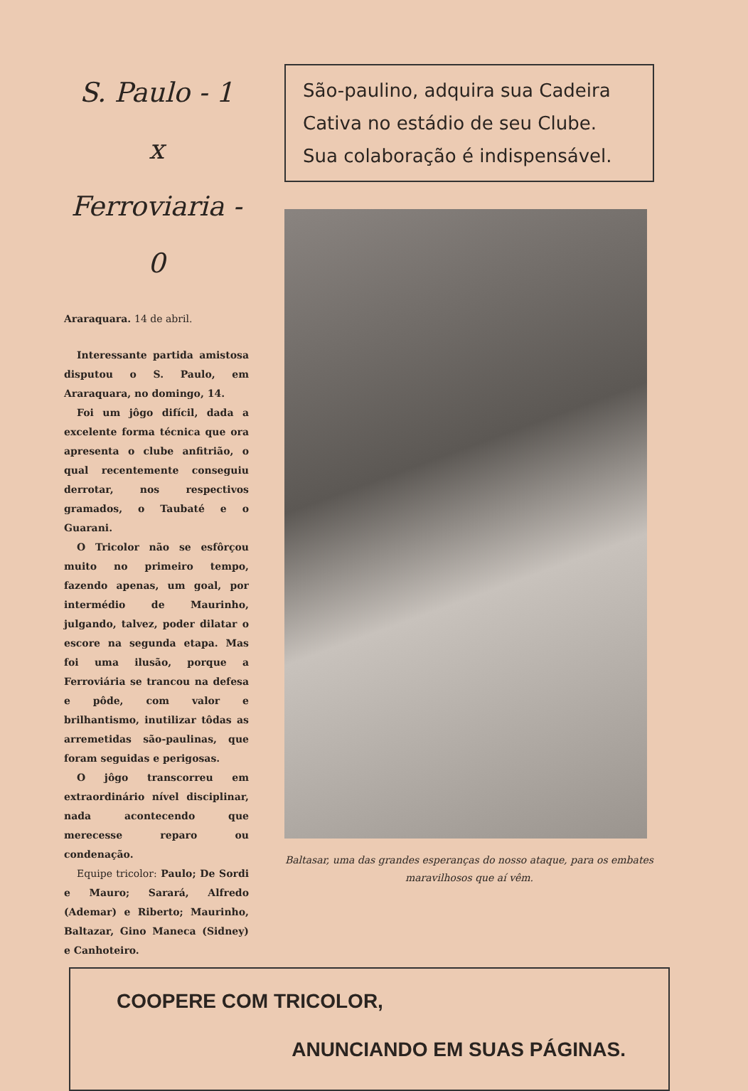S. Paulo - 1
x
Ferroviaria - 0
Araraquara. 14 de abril.
Interessante partida amistosa disputou o S. Paulo, em Araraquara, no domingo, 14.
Foi um jôgo difícil, dada a excelente forma técnica que ora apresenta o clube anfitrião, o qual recentemente conseguiu derrotar, nos respectivos gramados, o Taubaté e o Guarani.
O Tricolor não se esfôrçou muito no primeiro tempo, fazendo apenas, um goal, por intermédio de Maurinho, julgando, talvez, poder dilatar o escore na segunda etapa. Mas foi uma ilusão, porque a Ferroviária se trancou na defesa e pôde, com valor e brilhantismo, inutilizar tôdas as arremetidas são-paulinas, que foram seguidas e perigosas.
O jôgo transcorreu em extraordinário nível disciplinar, nada acontecendo que merecesse reparo ou condenação.
Equipe tricolor: Paulo; De Sordi e Mauro; Sarará, Alfredo (Ademar) e Riberto; Maurinho, Baltazar, Gino Maneca (Sidney) e Canhoteiro.
São-paulino, adquira sua Cadeira Cativa no estádio de seu Clube. Sua colaboração é indispensável.
Baltasar, uma das grandes esperanças do nosso ataque, para os embates maravilhosos que aí vêm.
COOPERE COM TRICOLOR,
ANUNCIANDO EM SUAS PÁGINAS.